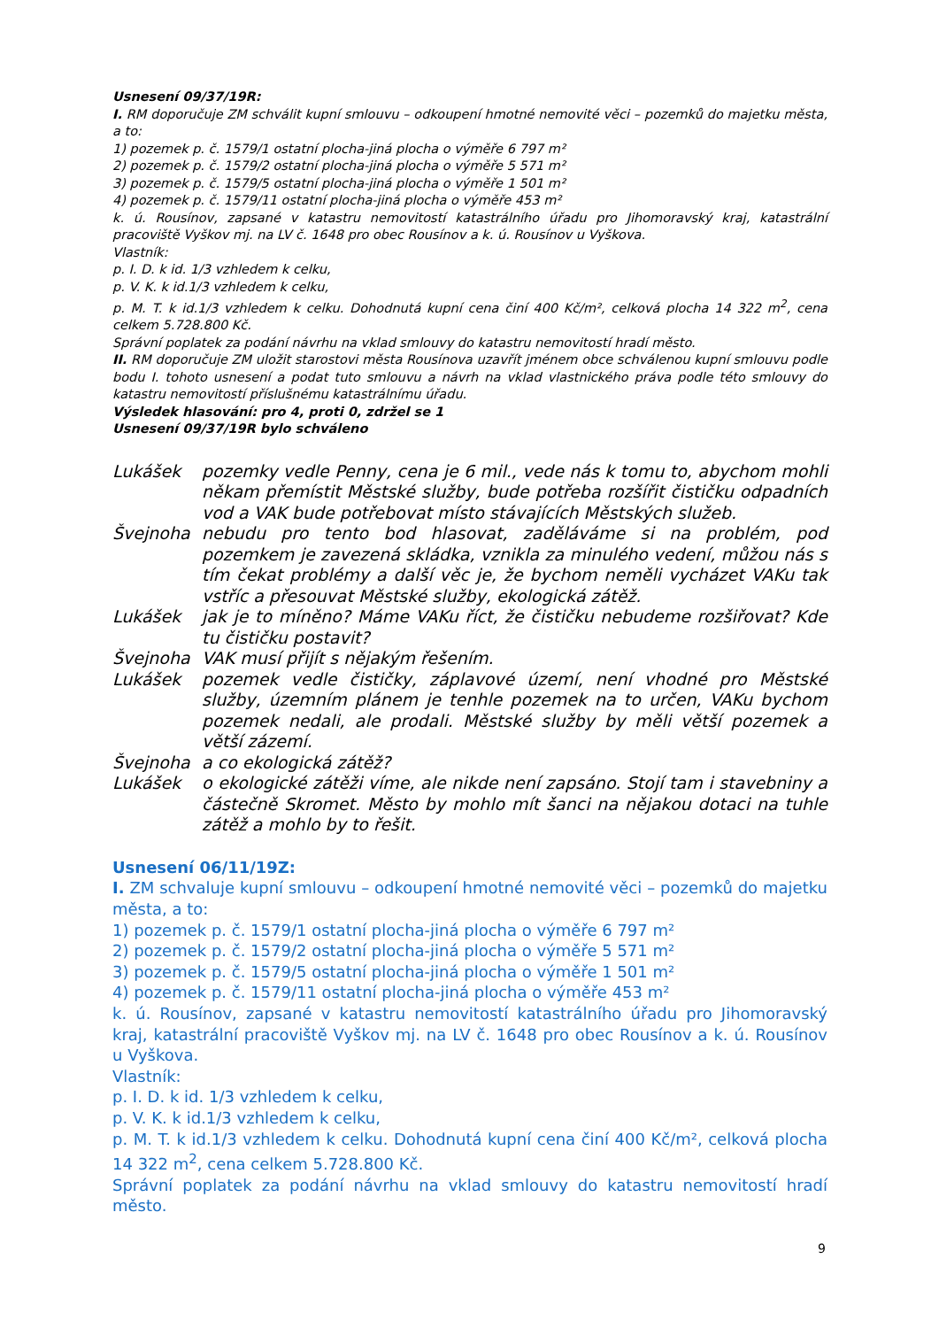Usnesení 09/37/19R:
I. RM doporučuje ZM schválit kupní smlouvu – odkoupení hmotné nemovité věci – pozemků do majetku města, a to:
1) pozemek p. č. 1579/1 ostatní plocha-jiná plocha o výměře 6 797 m²
2) pozemek p. č. 1579/2 ostatní plocha-jiná plocha o výměře 5 571 m²
3) pozemek p. č. 1579/5 ostatní plocha-jiná plocha o výměře 1 501 m²
4) pozemek p. č. 1579/11 ostatní plocha-jiná plocha o výměře 453 m²
k. ú. Rousínov, zapsané v katastru nemovitostí katastrálního úřadu pro Jihomoravský kraj, katastrální pracoviště Vyškov mj. na LV č. 1648 pro obec Rousínov a k. ú. Rousínov u Vyškova.
Vlastník:
p. I. D. k id. 1/3 vzhledem k celku,
p. V. K. k id.1/3 vzhledem k celku,
p. M. T. k id.1/3 vzhledem k celku. Dohodnutá kupní cena činí 400 Kč/m², celková plocha 14 322 m<sup>2</sup>, cena celkem 5.728.800 Kč.
Správní poplatek za podání návrhu na vklad smlouvy do katastru nemovitostí hradí město.
II. RM doporučuje ZM uložit starostovi města Rousínova uzavřít jménem obce schválenou kupní smlouvu podle bodu I. tohoto usnesení a podat tuto smlouvu a návrh na vklad vlastnického práva podle této smlouvy do katastru nemovitostí příslušnému katastrálnímu úřadu.
Výsledek hlasování: pro 4, proti 0, zdržel se 1
Usnesení 09/37/19R bylo schváleno
Lukášek pozemky vedle Penny, cena je 6 mil., vede nás k tomu to, abychom mohli někam přemístit Městské služby, bude potřeba rozšířit čističku odpadních vod a VAK bude potřebovat místo stávajících Městských služeb.
Švejnoha nebudu pro tento bod hlasovat, zaděláváme si na problém, pod pozemkem je zavezená skládka, vznikla za minulého vedení, můžou nás s tím čekat problémy a další věc je, že bychom neměli vycházet VAKu tak vstříc a přesouvat Městské služby, ekologická zátěž.
Lukášek jak je to míněno? Máme VAKu říct, že čističku nebudeme rozšiřovat? Kde tu čističku postavit?
Švejnoha VAK musí přijít s nějakým řešením.
Lukášek pozemek vedle čističky, záplavové území, není vhodné pro Městské služby, územním plánem je tenhle pozemek na to určen, VAKu bychom pozemek nedali, ale prodali. Městské služby by měli větší pozemek a větší zázemí.
Švejnoha a co ekologická zátěž?
Lukášek o ekologické zátěži víme, ale nikde není zapsáno. Stojí tam i stavebniny a částečně Skromet. Město by mohlo mít šanci na nějakou dotaci na tuhle zátěž a mohlo by to řešit.
Usnesení 06/11/19Z:
I. ZM schvaluje kupní smlouvu – odkoupení hmotné nemovité věci – pozemků do majetku města, a to:
1) pozemek p. č. 1579/1 ostatní plocha-jiná plocha o výměře 6 797 m²
2) pozemek p. č. 1579/2 ostatní plocha-jiná plocha o výměře 5 571 m²
3) pozemek p. č. 1579/5 ostatní plocha-jiná plocha o výměře 1 501 m²
4) pozemek p. č. 1579/11 ostatní plocha-jiná plocha o výměře 453 m²
k. ú. Rousínov, zapsané v katastru nemovitostí katastrálního úřadu pro Jihomoravský kraj, katastrální pracoviště Vyškov mj. na LV č. 1648 pro obec Rousínov a k. ú. Rousínov u Vyškova.
Vlastník:
p. I. D. k id. 1/3 vzhledem k celku,
p. V. K. k id.1/3 vzhledem k celku,
p. M. T. k id.1/3 vzhledem k celku. Dohodnutá kupní cena činí 400 Kč/m², celková plocha 14 322 m<sup>2</sup>, cena celkem 5.728.800 Kč.
Správní poplatek za podání návrhu na vklad smlouvy do katastru nemovitostí hradí město.
9